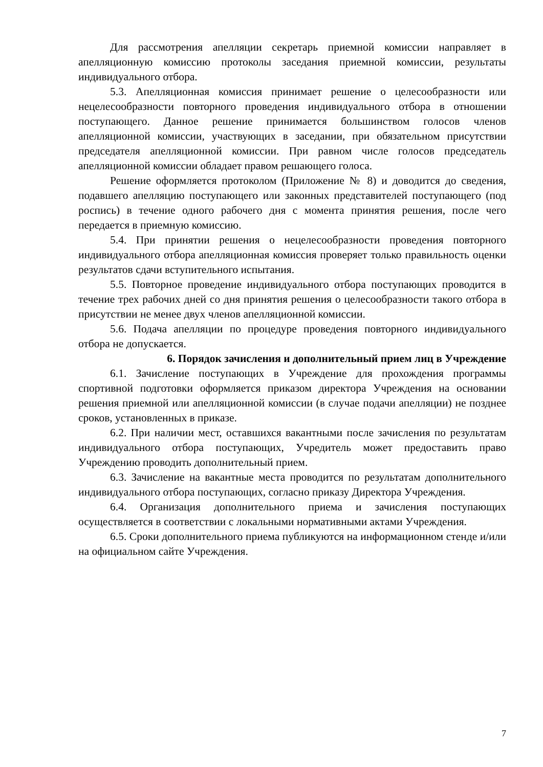Для рассмотрения апелляции секретарь приемной комиссии направляет в апелляционную комиссию протоколы заседания приемной комиссии, результаты индивидуального отбора.
5.3. Апелляционная комиссия принимает решение о целесообразности или нецелесообразности повторного проведения индивидуального отбора в отношении поступающего. Данное решение принимается большинством голосов членов апелляционной комиссии, участвующих в заседании, при обязательном присутствии председателя апелляционной комиссии. При равном числе голосов председатель апелляционной комиссии обладает правом решающего голоса.
Решение оформляется протоколом (Приложение № 8) и доводится до сведения, подавшего апелляцию поступающего или законных представителей поступающего (под роспись) в течение одного рабочего дня с момента принятия решения, после чего передается в приемную комиссию.
5.4. При принятии решения о нецелесообразности проведения повторного индивидуального отбора апелляционная комиссия проверяет только правильность оценки результатов сдачи вступительного испытания.
5.5. Повторное проведение индивидуального отбора поступающих проводится в течение трех рабочих дней со дня принятия решения о целесообразности такого отбора в присутствии не менее двух членов апелляционной комиссии.
5.6. Подача апелляции по процедуре проведения повторного индивидуального отбора не допускается.
6. Порядок зачисления и дополнительный прием лиц в Учреждение
6.1. Зачисление поступающих в Учреждение для прохождения программы спортивной подготовки оформляется приказом директора Учреждения на основании решения приемной или апелляционной комиссии (в случае подачи апелляции) не позднее сроков, установленных в приказе.
6.2. При наличии мест, оставшихся вакантными после зачисления по результатам индивидуального отбора поступающих, Учредитель может предоставить право Учреждению проводить дополнительный прием.
6.3. Зачисление на вакантные места проводится по результатам дополнительного индивидуального отбора поступающих, согласно приказу Директора Учреждения.
6.4. Организация дополнительного приема и зачисления поступающих осуществляется в соответствии с локальными нормативными актами Учреждения.
6.5. Сроки дополнительного приема публикуются на информационном стенде и/или на официальном сайте Учреждения.
7